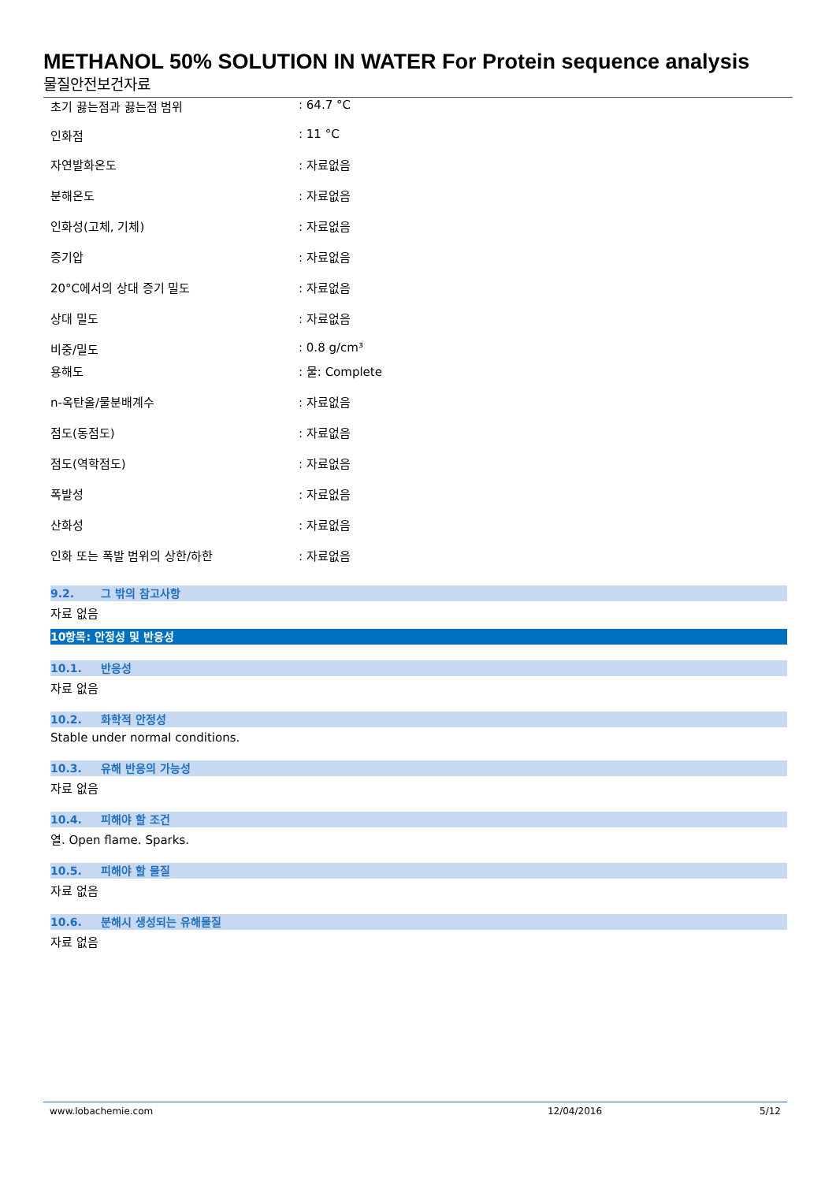METHANOL 50% SOLUTION IN WATER For Protein sequence analysis
물질안전보건자료
| 초기 끓는점과 끓는점 범위 | : 64.7 °C |
| 인화점 | : 11 °C |
| 자연발화온도 | : 자료없음 |
| 분해온도 | : 자료없음 |
| 인화성(고체, 기체) | : 자료없음 |
| 증기압 | : 자료없음 |
| 20°C에서의 상대 증기 밀도 | : 자료없음 |
| 상대 밀도 | : 자료없음 |
| 비중/밀도 | : 0.8 g/cm³ |
| 용해도 | : 물: Complete |
| n-옥탄올/물분배계수 | : 자료없음 |
| 점도(동점도) | : 자료없음 |
| 점도(역학점도) | : 자료없음 |
| 폭발성 | : 자료없음 |
| 산화성 | : 자료없음 |
| 인화 또는 폭발 범위의 상한/하한 | : 자료없음 |
9.2. 그 밖의 참고사항
자료 없음
10항목: 안정성 및 반응성
10.1. 반응성
자료 없음
10.2. 화학적 안정성
Stable under normal conditions.
10.3. 유해 반응의 가능성
자료 없음
10.4. 피해야 할 조건
열. Open flame. Sparks.
10.5. 피해야 할 물질
자료 없음
10.6. 분해시 생성되는 유해물질
자료 없음
www.lobachemie.com 12/04/2016 5/12